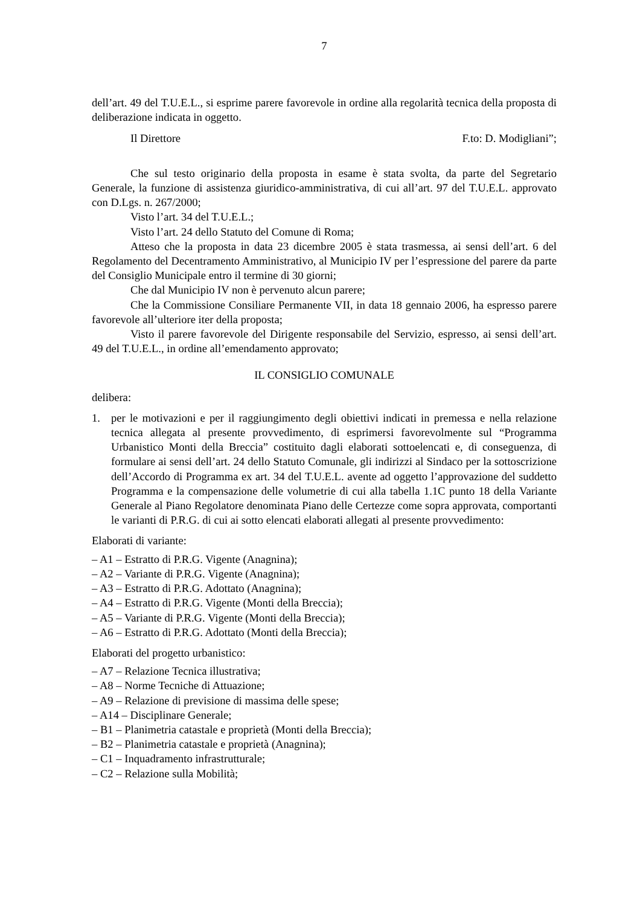7
dell’art. 49 del T.U.E.L., si esprime parere favorevole in ordine alla regolarità tecnica della proposta di deliberazione indicata in oggetto.
Il Direttore F.to: D. Modigliani”;
Che sul testo originario della proposta in esame è stata svolta, da parte del Segretario Generale, la funzione di assistenza giuridico-amministrativa, di cui all’art. 97 del T.U.E.L. approvato con D.Lgs. n. 267/2000;
Visto l’art. 34 del T.U.E.L.;
Visto l’art. 24 dello Statuto del Comune di Roma;
Atteso che la proposta in data 23 dicembre 2005 è stata trasmessa, ai sensi dell’art. 6 del Regolamento del Decentramento Amministrativo, al Municipio IV per l’espressione del parere da parte del Consiglio Municipale entro il termine di 30 giorni;
Che dal Municipio IV non è pervenuto alcun parere;
Che la Commissione Consiliare Permanente VII, in data 18 gennaio 2006, ha espresso parere favorevole all’ulteriore iter della proposta;
Visto il parere favorevole del Dirigente responsabile del Servizio, espresso, ai sensi dell’art. 49 del T.U.E.L., in ordine all’emendamento approvato;
IL CONSIGLIO COMUNALE
delibera:
1. per le motivazioni e per il raggiungimento degli obiettivi indicati in premessa e nella relazione tecnica allegata al presente provvedimento, di esprimersi favorevolmente sul “Programma Urbanistico Monti della Breccia” costituito dagli elaborati sottoelencati e, di conseguenza, di formulare ai sensi dell’art. 24 dello Statuto Comunale, gli indirizzi al Sindaco per la sottoscrizione dell’Accordo di Programma ex art. 34 del T.U.E.L. avente ad oggetto l’approvazione del suddetto Programma e la compensazione delle volumetrie di cui alla tabella 1.1C punto 18 della Variante Generale al Piano Regolatore denominata Piano delle Certezze come sopra approvata, comportanti le varianti di P.R.G. di cui ai sotto elencati elaborati allegati al presente provvedimento:
Elaborati di variante:
– A1 – Estratto di P.R.G. Vigente (Anagnina);
– A2 – Variante di P.R.G. Vigente (Anagnina);
– A3 – Estratto di P.R.G. Adottato (Anagnina);
– A4 – Estratto di P.R.G. Vigente (Monti della Breccia);
– A5 – Variante di P.R.G. Vigente (Monti della Breccia);
– A6 – Estratto di P.R.G. Adottato (Monti della Breccia);
Elaborati del progetto urbanistico:
– A7 – Relazione Tecnica illustrativa;
– A8 – Norme Tecniche di Attuazione;
– A9 – Relazione di previsione di massima delle spese;
– A14 – Disciplinare Generale;
– B1 – Planimetria catastale e proprietà (Monti della Breccia);
– B2 – Planimetria catastale e proprietà (Anagnina);
– C1 – Inquadramento infrastrutturale;
– C2 – Relazione sulla Mobilità;